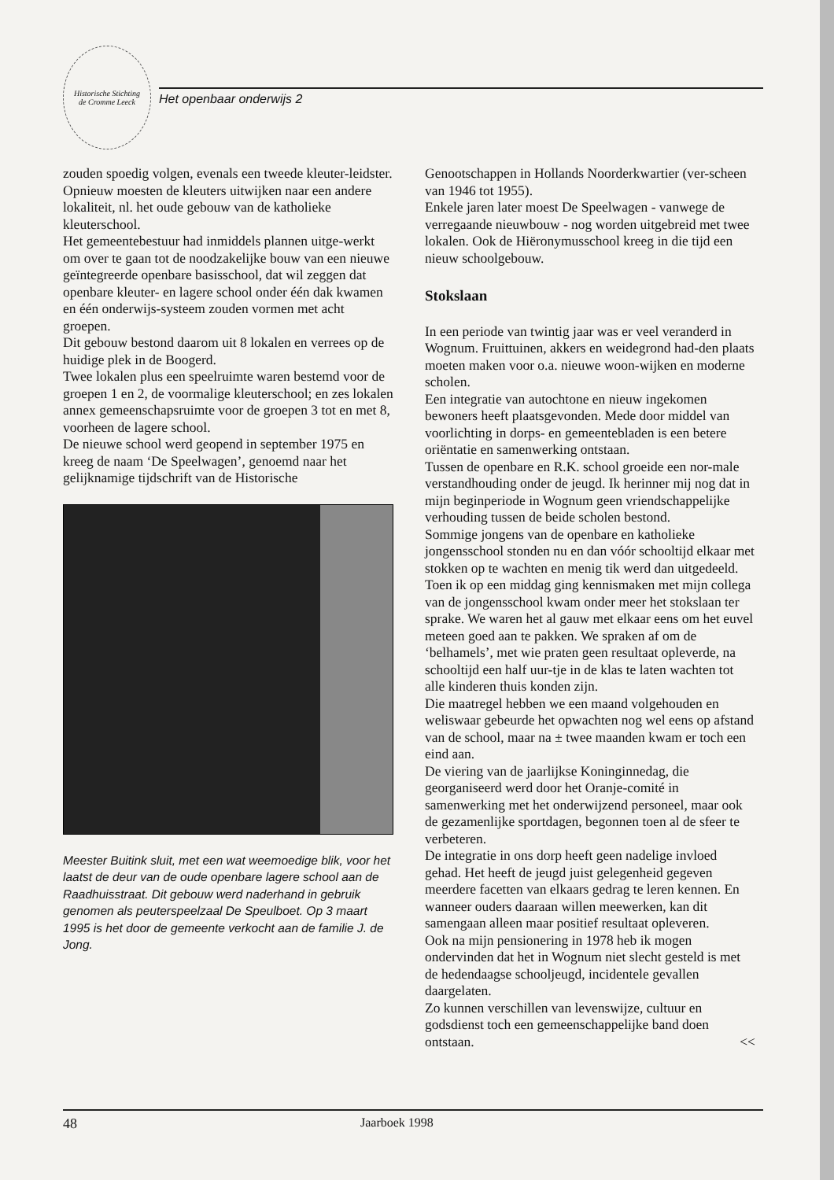Historische Stichting
de Cromme Leeck
Het openbaar onderwijs 2
zouden spoedig volgen, evenals een tweede kleuter-leidster.
Opnieuw moesten de kleuters uitwijken naar een andere lokaliteit, nl. het oude gebouw van de katholieke kleuterschool.
Het gemeentebestuur had inmiddels plannen uitge-werkt om over te gaan tot de noodzakelijke bouw van een nieuwe geïntegreerde openbare basisschool, dat wil zeggen dat openbare kleuter- en lagere school onder één dak kwamen en één onderwijs-systeem zouden vormen met acht groepen.
Dit gebouw bestond daarom uit 8 lokalen en verrees op de huidige plek in de Boogerd.
Twee lokalen plus een speelruimte waren bestemd voor de groepen 1 en 2, de voormalige kleuterschool; en zes lokalen annex gemeenschapsruimte voor de groepen 3 tot en met 8, voorheen de lagere school.
De nieuwe school werd geopend in september 1975 en kreeg de naam ‘De Speelwagen’, genoemd naar het gelijknamige tijdschrift van de Historische
Meester Buitink sluit, met een wat weemoedige blik, voor het laatst de deur van de oude openbare lagere school aan de Raadhuisstraat. Dit gebouw werd naderhand in gebruik genomen als peuterspeelzaal De Speulboet. Op 3 maart 1995 is het door de gemeente verkocht aan de familie J. de Jong.
Genootschappen in Hollands Noorderkwartier (ver-scheen van 1946 tot 1955).
Enkele jaren later moest De Speelwagen - vanwege de verregaande nieuwbouw - nog worden uitgebreid met twee lokalen. Ook de Hiëronymusschool kreeg in die tijd een nieuw schoolgebouw.
Stokslaan
In een periode van twintig jaar was er veel veranderd in Wognum. Fruittuinen, akkers en weidegrond had-den plaats moeten maken voor o.a. nieuwe woon-wijken en moderne scholen.
Een integratie van autochtone en nieuw ingekomen bewoners heeft plaatsgevonden. Mede door middel van voorlichting in dorps- en gemeentebladen is een betere oriëntatie en samenwerking ontstaan.
Tussen de openbare en R.K. school groeide een nor-male verstandhouding onder de jeugd. Ik herinner mij nog dat in mijn beginperiode in Wognum geen vriendschappelijke verhouding tussen de beide scholen bestond.
Sommige jongens van de openbare en katholieke jongensschool stonden nu en dan vóór schooltijd elkaar met stokken op te wachten en menig tik werd dan uitgedeeld.
Toen ik op een middag ging kennismaken met mijn collega van de jongensschool kwam onder meer het stokslaan ter sprake. We waren het al gauw met elkaar eens om het euvel meteen goed aan te pakken. We spraken af om de ‘belhamels’, met wie praten geen resultaat opleverde, na schooltijd een half uur-tje in de klas te laten wachten tot alle kinderen thuis konden zijn.
Die maatregel hebben we een maand volgehouden en weliswaar gebeurde het opwachten nog wel eens op afstand van de school, maar na ± twee maanden kwam er toch een eind aan.
De viering van de jaarlijkse Koninginnedag, die georganiseerd werd door het Oranje-comité in samenwerking met het onderwijzend personeel, maar ook de gezamenlijke sportdagen, begonnen toen al de sfeer te verbeteren.
De integratie in ons dorp heeft geen nadelige invloed gehad. Het heeft de jeugd juist gelegenheid gegeven meerdere facetten van elkaars gedrag te leren kennen. En wanneer ouders daaraan willen meewerken, kan dit samengaan alleen maar positief resultaat opleveren.
Ook na mijn pensionering in 1978 heb ik mogen ondervinden dat het in Wognum niet slecht gesteld is met de hedendaagse schooljeugd, incidentele gevallen daargelaten.
Zo kunnen verschillen van levenswijze, cultuur en godsdienst toch een gemeenschappelijke band doen ontstaan. <<
48 Jaarboek 1998